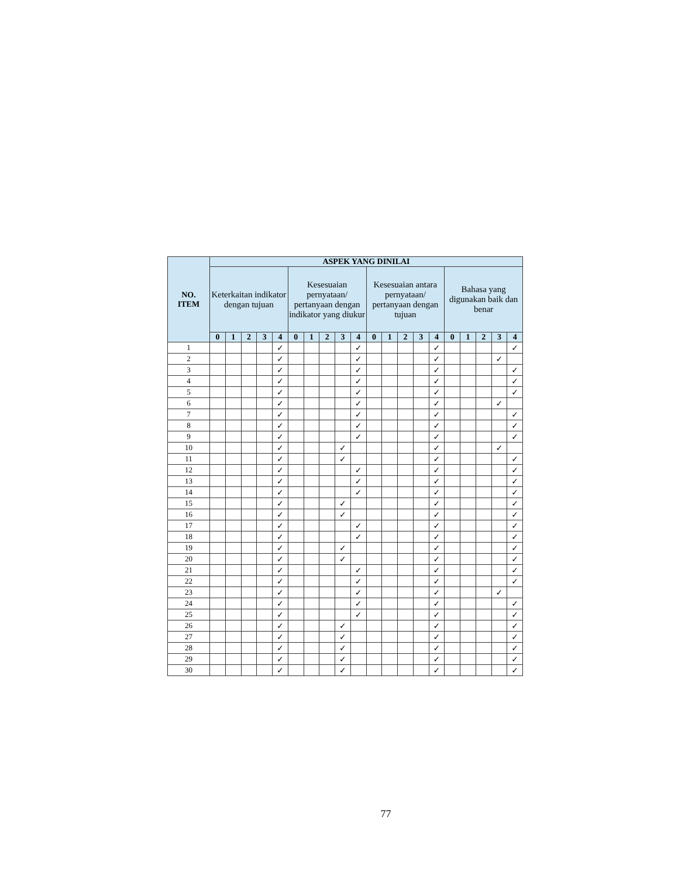| NO. ITEM | ASPEK YANG DINILAI | | | | | | | | | | | | | | | | | | | |
| --- | --- | --- | --- | --- | --- | --- | --- | --- | --- | --- | --- | --- | --- | --- | --- | --- | --- | --- | --- | --- |
| | Keterkaitan indikator dengan tujuan | | | | | Kesesuaian pernyataan/ pertanyaan dengan indikator yang diukur | | | | | Kesesuaian antara pernyataan/ pertanyaan dengan tujuan | | | | | Bahasa yang digunakan baik dan benar | | | | |
| | 0 | 1 | 2 | 3 | 4 | 0 | 1 | 2 | 3 | 4 | 0 | 1 | 2 | 3 | 4 | 0 | 1 | 2 | 3 | 4 |
| 1 | | | | | ✓ | | | | | ✓ | | | | | ✓ | | | | | ✓ |
| 2 | | | | | ✓ | | | | | ✓ | | | | | ✓ | | | | ✓ | |
| 3 | | | | | ✓ | | | | | ✓ | | | | | ✓ | | | | | ✓ |
| 4 | | | | | ✓ | | | | | ✓ | | | | | ✓ | | | | | ✓ |
| 5 | | | | | ✓ | | | | | ✓ | | | | | ✓ | | | | | ✓ |
| 6 | | | | | ✓ | | | | | ✓ | | | | | ✓ | | | | ✓ | |
| 7 | | | | | ✓ | | | | | ✓ | | | | | ✓ | | | | | ✓ |
| 8 | | | | | ✓ | | | | | ✓ | | | | | ✓ | | | | | ✓ |
| 9 | | | | | ✓ | | | | | ✓ | | | | | ✓ | | | | | ✓ |
| 10 | | | | | ✓ | | | | ✓ | | | | | | ✓ | | | | ✓ | |
| 11 | | | | | ✓ | | | | ✓ | | | | | | ✓ | | | | | ✓ |
| 12 | | | | | ✓ | | | | | ✓ | | | | | ✓ | | | | | ✓ |
| 13 | | | | | ✓ | | | | | ✓ | | | | | ✓ | | | | | ✓ |
| 14 | | | | | ✓ | | | | | ✓ | | | | | ✓ | | | | | ✓ |
| 15 | | | | | ✓ | | | | ✓ | | | | | | ✓ | | | | | ✓ |
| 16 | | | | | ✓ | | | | ✓ | | | | | | ✓ | | | | | ✓ |
| 17 | | | | | ✓ | | | | | ✓ | | | | | ✓ | | | | | ✓ |
| 18 | | | | | ✓ | | | | | ✓ | | | | | ✓ | | | | | ✓ |
| 19 | | | | | ✓ | | | | ✓ | | | | | | ✓ | | | | | ✓ |
| 20 | | | | | ✓ | | | | ✓ | | | | | | ✓ | | | | | ✓ |
| 21 | | | | | ✓ | | | | | ✓ | | | | | ✓ | | | | | ✓ |
| 22 | | | | | ✓ | | | | | ✓ | | | | | ✓ | | | | | ✓ |
| 23 | | | | | ✓ | | | | | ✓ | | | | | ✓ | | | | ✓ | |
| 24 | | | | | ✓ | | | | | ✓ | | | | | ✓ | | | | | ✓ |
| 25 | | | | | ✓ | | | | | ✓ | | | | | ✓ | | | | | ✓ |
| 26 | | | | | ✓ | | | | ✓ | | | | | | ✓ | | | | | ✓ |
| 27 | | | | | ✓ | | | | ✓ | | | | | | ✓ | | | | | ✓ |
| 28 | | | | | ✓ | | | | ✓ | | | | | | ✓ | | | | | ✓ |
| 29 | | | | | ✓ | | | | ✓ | | | | | | ✓ | | | | | ✓ |
| 30 | | | | | ✓ | | | | ✓ | | | | | | ✓ | | | | | ✓ |
77